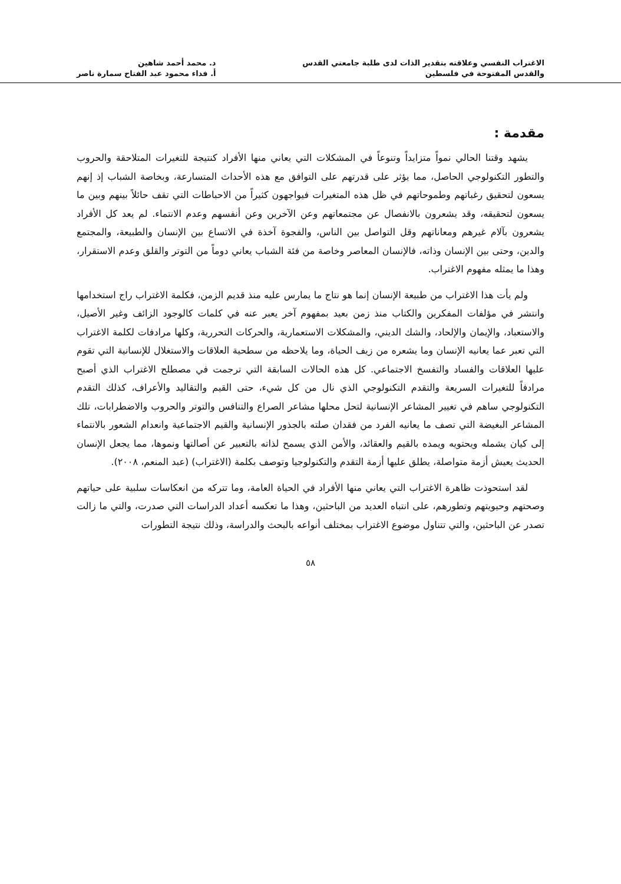الاغتراب النفسي وعلاقته بتقدير الذات لدى طلبة جامعتي القدس
والقدس المفتوحة في فلسطين
د. محمد أحمد شاهين
أ. فداء محمود عبد الفتاح سمارة ناصر
مقدمة :
يشهد وقتنا الحالي نمواً متزايداً وتنوعاً في المشكلات التي يعاني منها الأفراد كنتيجة للتغيرات المتلاحقة والحروب والتطور التكنولوجي الحاصل، مما يؤثر على قدرتهم على التوافق مع هذه الأحداث المتسارعة، وبخاصة الشباب إذ إنهم يسعون لتحقيق رغباتهم وطموحاتهم في ظل هذه المتغيرات فيواجهون كثيراً من الاحباطات التي تقف حائلاً بينهم وبين ما يسعون لتحقيقه، وقد يشعرون بالانفصال عن مجتمعاتهم وعن الآخرين وعن أنفسهم وعدم الانتماء. لم يعد كل الأفراد يشعرون بآلام غيرهم ومعاناتهم وقل التواصل بين الناس، والفجوة آخذة في الاتساع بين الإنسان والطبيعة، والمجتمع والدين، وحتى بين الإنسان وذاته، فالإنسان المعاصر وخاصة من فئة الشباب يعاني دوماً من التوتر والقلق وعدم الاستقرار، وهذا ما يمثله مفهوم الاغتراب.
ولم يأت هذا الاغتراب من طبيعة الإنسان إنما هو نتاج ما يمارس عليه منذ قديم الزمن، فكلمة الاغتراب راج استخدامها وانتشر في مؤلفات المفكرين والكتاب منذ زمن بعيد بمفهوم آخر يعبر عنه في كلمات كالوجود الزائف وغير الأصيل، والاستعباد، والإيمان والإلحاد، والشك الديني، والمشكلات الاستعمارية، والحركات التحررية، وكلها مرادفات لكلمة الاغتراب التي تعبر عما يعانيه الإنسان وما يشعره من زيف الحياة، وما يلاحظه من سطحية العلاقات والاستغلال للإنسانية التي تقوم عليها العلاقات والفساد والتفسخ الاجتماعي. كل هذه الحالات السابقة التي ترجمت في مصطلح الاغتراب الذي أصبح مرادفاً للتغيرات السريعة والتقدم التكنولوجي الذي نال من كل شيء، حتى القيم والتقاليد والأعراف، كذلك التقدم التكنولوجي ساهم في تغيير المشاعر الإنسانية لتحل محلها مشاعر الصراع والتنافس والتوتر والحروب والاضطرابات، تلك المشاعر البغيضة التي تصف ما يعانيه الفرد من فقدان صلته بالجذور الإنسانية والقيم الاجتماعية وانعدام الشعور بالانتماء إلى كيان يشمله ويحتويه ويمده بالقيم والعقائد، والأمن الذي يسمح لذاته بالتعبير عن أصالتها ونموها، مما يجعل الإنسان الحديث يعيش أزمة متواصلة، يطلق عليها أزمة التقدم والتكنولوجيا وتوصف بكلمة (الاغتراب) (عبد المنعم، ٢٠٠٨).
لقد استحوذت ظاهرة الاغتراب التي يعاني منها الأفراد في الحياة العامة، وما تتركه من انعكاسات سلبية على حياتهم وصحتهم وحيويتهم وتطورهم، على انتباه العديد من الباحثين، وهذا ما تعكسه أعداد الدراسات التي صدرت، والتي ما زالت تصدر عن الباحثين، والتي تتناول موضوع الاغتراب بمختلف أنواعه بالبحث والدراسة، وذلك نتيجة التطورات
٥٨